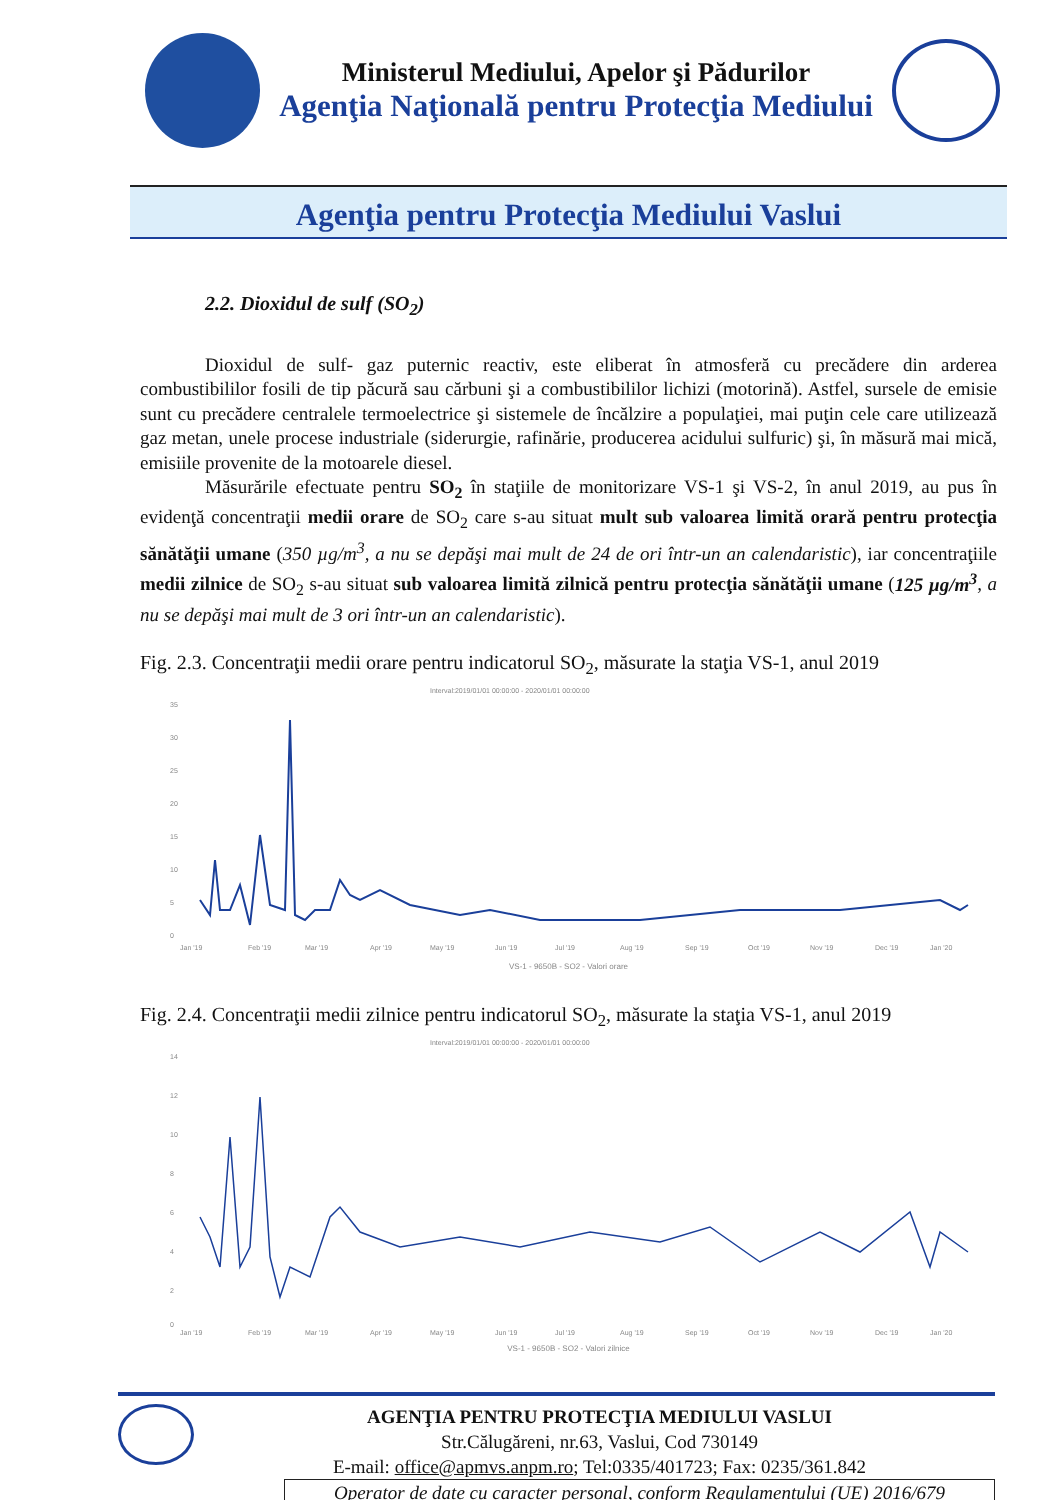Ministerul Mediului, Apelor şi Pădurilor
Agenţia Naţională pentru Protecţia Mediului
Agenţia pentru Protecţia Mediului Vaslui
2.2. Dioxidul de sulf (SO<sub>2</sub>)
Dioxidul de sulf- gaz puternic reactiv, este eliberat în atmosferă cu precădere din arderea combustibililor fosili de tip păcură sau cărbuni şi a combustibililor lichizi (motorină). Astfel, sursele de emisie sunt cu precădere centralele termoelectrice şi sistemele de încălzire a populaţiei, mai puţin cele care utilizează gaz metan, unele procese industriale (siderurgie, rafinărie, producerea acidului sulfuric) şi, în măsură mai mică, emisiile provenite de la motoarele diesel.
Măsurările efectuate pentru SO<sub>2</sub> în staţiile de monitorizare VS-1 şi VS-2, în anul 2019, au pus în evidenţă concentraţii medii orare de SO<sub>2</sub> care s-au situat mult sub valoarea limită orară pentru protecţia sănătăţii umane (350 µg/m<sup>3</sup>, a nu se depăşi mai mult de 24 de ori într-un an calendaristic), iar concentraţiile medii zilnice de SO<sub>2</sub> s-au situat sub valoarea limită zilnică pentru protecţia sănătăţii umane (125 µg/m<sup>3</sup>, a nu se depăşi mai mult de 3 ori într-un an calendaristic).
Fig. 2.3. Concentraţii medii orare pentru indicatorul SO<sub>2</sub>, măsurate la staţia VS-1, anul 2019
Interval:2019/01/01 00:00:00 - 2020/01/01 00:00:00
35
30
25
20
15
10
5
0
Jan '19
Feb '19
Mar '19
Apr '19
May '19
Jun '19
Jul '19
Aug '19
Sep '19
Oct '19
Nov '19
Dec '19
Jan '20
VS-1 - 9650B - SO2 - Valori orare
Fig. 2.4. Concentraţii medii zilnice pentru indicatorul SO<sub>2</sub>, măsurate la staţia VS-1, anul 2019
Interval:2019/01/01 00:00:00 - 2020/01/01 00:00:00
14
12
10
8
6
4
2
0
Jan '19
Feb '19
Mar '19
Apr '19
May '19
Jun '19
Jul '19
Aug '19
Sep '19
Oct '19
Nov '19
Dec '19
Jan '20
VS-1 - 9650B - SO2 - Valori zilnice
AGENŢIA PENTRU PROTECŢIA MEDIULUI VASLUI
Str.Călugăreni, nr.63, Vaslui, Cod 730149
E-mail: office@apmvs.anpm.ro; Tel:0335/401723; Fax: 0235/361.842
Operator de date cu caracter personal, conform Regulamentului (UE) 2016/679